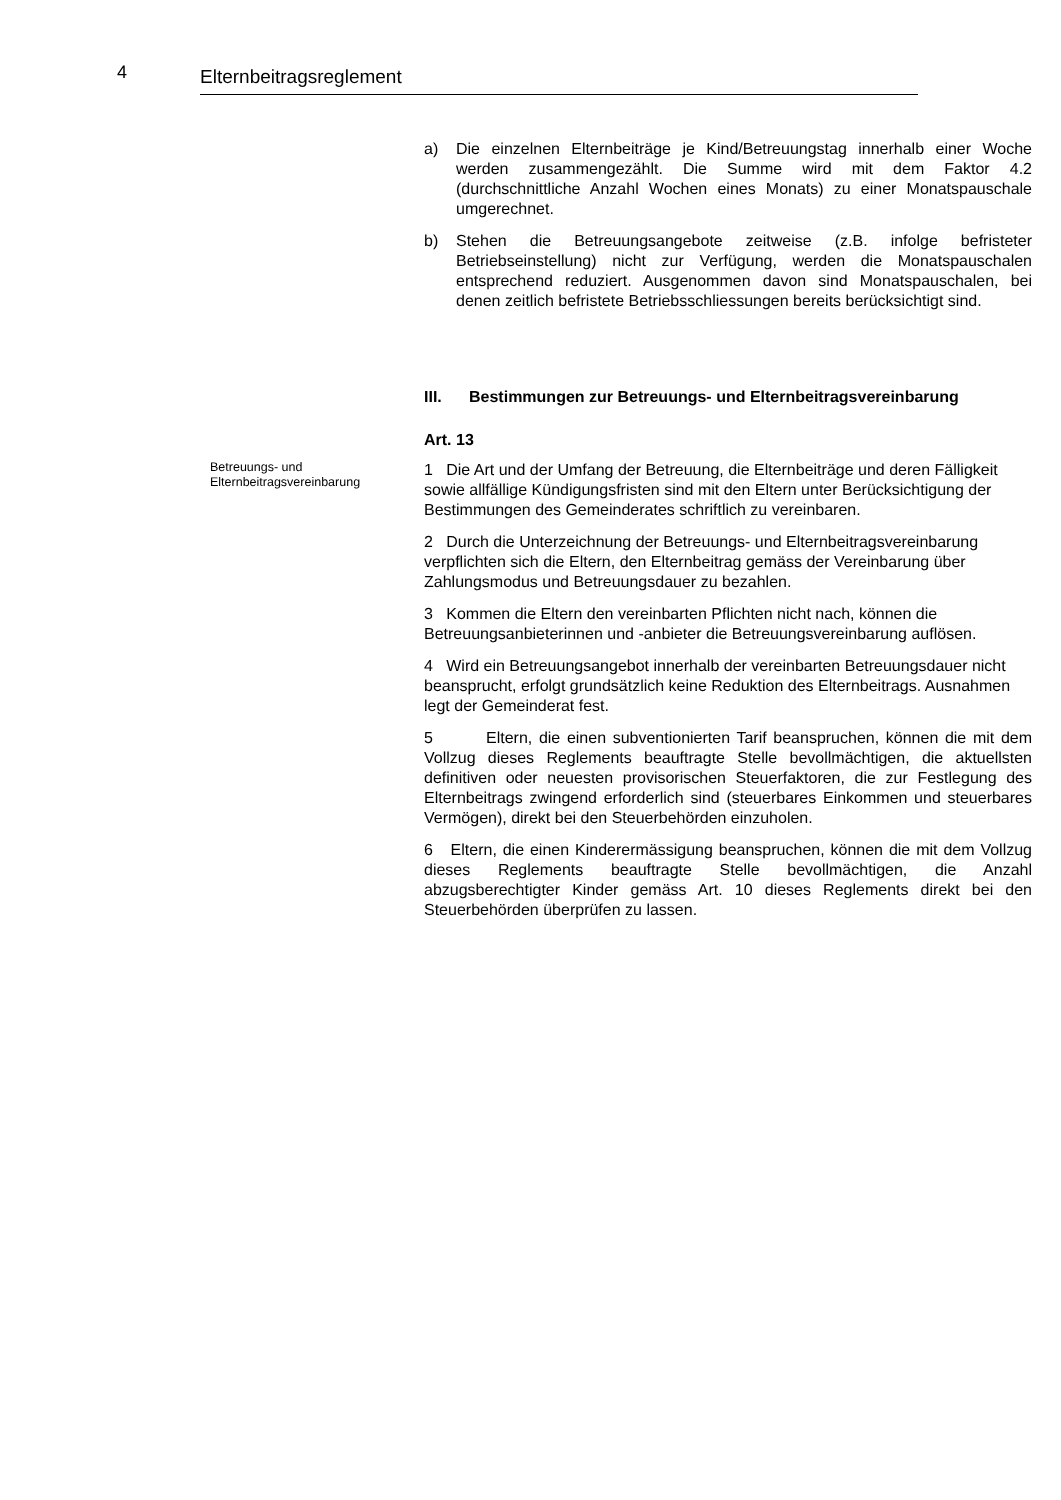4 Elternbeitragsreglement
a) Die einzelnen Elternbeiträge je Kind/Betreuungstag innerhalb einer Woche werden zusammengezählt. Die Summe wird mit dem Faktor 4.2 (durchschnittliche Anzahl Wochen eines Monats) zu einer Monatspauschale umgerechnet.
b) Stehen die Betreuungsangebote zeitweise (z.B. infolge befristeter Betriebseinstellung) nicht zur Verfügung, werden die Monatspauschalen entsprechend reduziert. Ausgenommen davon sind Monatspauschalen, bei denen zeitlich befristete Betriebsschliessungen bereits berücksichtigt sind.
III. Bestimmungen zur Betreuungs- und Elternbeitragsvereinbarung
Art. 13
Betreuungs- und Elternbeitragsvereinbarung
1 Die Art und der Umfang der Betreuung, die Elternbeiträge und deren Fälligkeit sowie allfällige Kündigungsfristen sind mit den Eltern unter Berücksichtigung der Bestimmungen des Gemeinderates schriftlich zu vereinbaren.
2 Durch die Unterzeichnung der Betreuungs- und Elternbeitragsvereinbarung verpflichten sich die Eltern, den Elternbeitrag gemäss der Vereinbarung über Zahlungsmodus und Betreuungsdauer zu bezahlen.
3 Kommen die Eltern den vereinbarten Pflichten nicht nach, können die Betreuungsanbieterinnen und -anbieter die Betreuungsvereinbarung auflösen.
4 Wird ein Betreuungsangebot innerhalb der vereinbarten Betreuungsdauer nicht beansprucht, erfolgt grundsätzlich keine Reduktion des Elternbeitrags. Ausnahmen legt der Gemeinderat fest.
5 Eltern, die einen subventionierten Tarif beanspruchen, können die mit dem Vollzug dieses Reglements beauftragte Stelle bevollmächtigen, die aktuellsten definitiven oder neuesten provisorischen Steuerfaktoren, die zur Festlegung des Elternbeitrags zwingend erforderlich sind (steuerbares Einkommen und steuerbares Vermögen), direkt bei den Steuerbehörden einzuholen.
6 Eltern, die einen Kinderermässigung beanspruchen, können die mit dem Vollzug dieses Reglements beauftragte Stelle bevollmächtigen, die Anzahl abzugsberechtigter Kinder gemäss Art. 10 dieses Reglements direkt bei den Steuerbehörden überprüfen zu lassen.